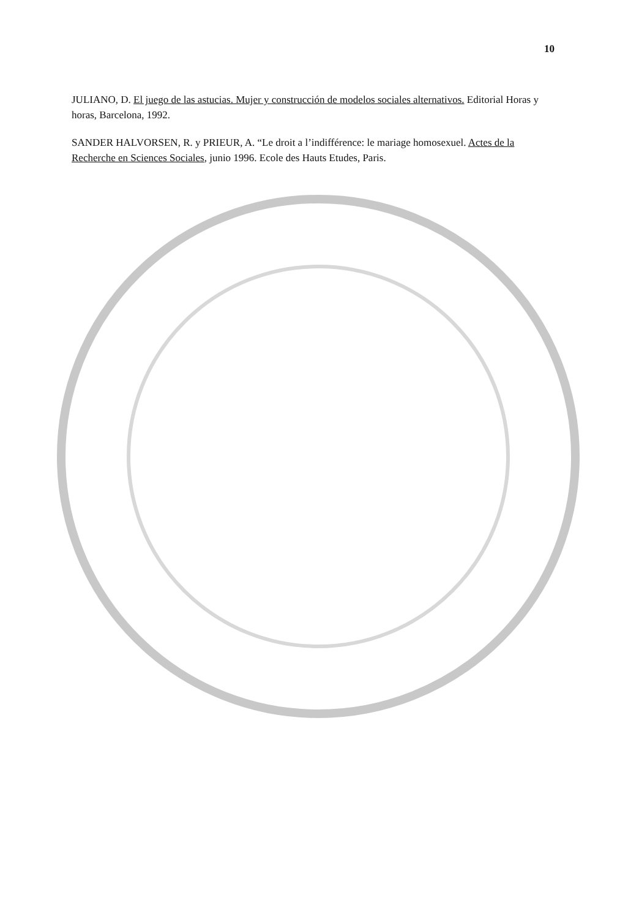10
JULIANO, D. El juego de las astucias. Mujer y construcción de modelos sociales alternativos. Editorial Horas y horas, Barcelona, 1992.
SANDER HALVORSEN, R. y PRIEUR, A. “Le droit a l’indifférence: le mariage homosexuel. Actes de la Recherche en Sciences Sociales, junio 1996. Ecole des Hauts Etudes, Paris.